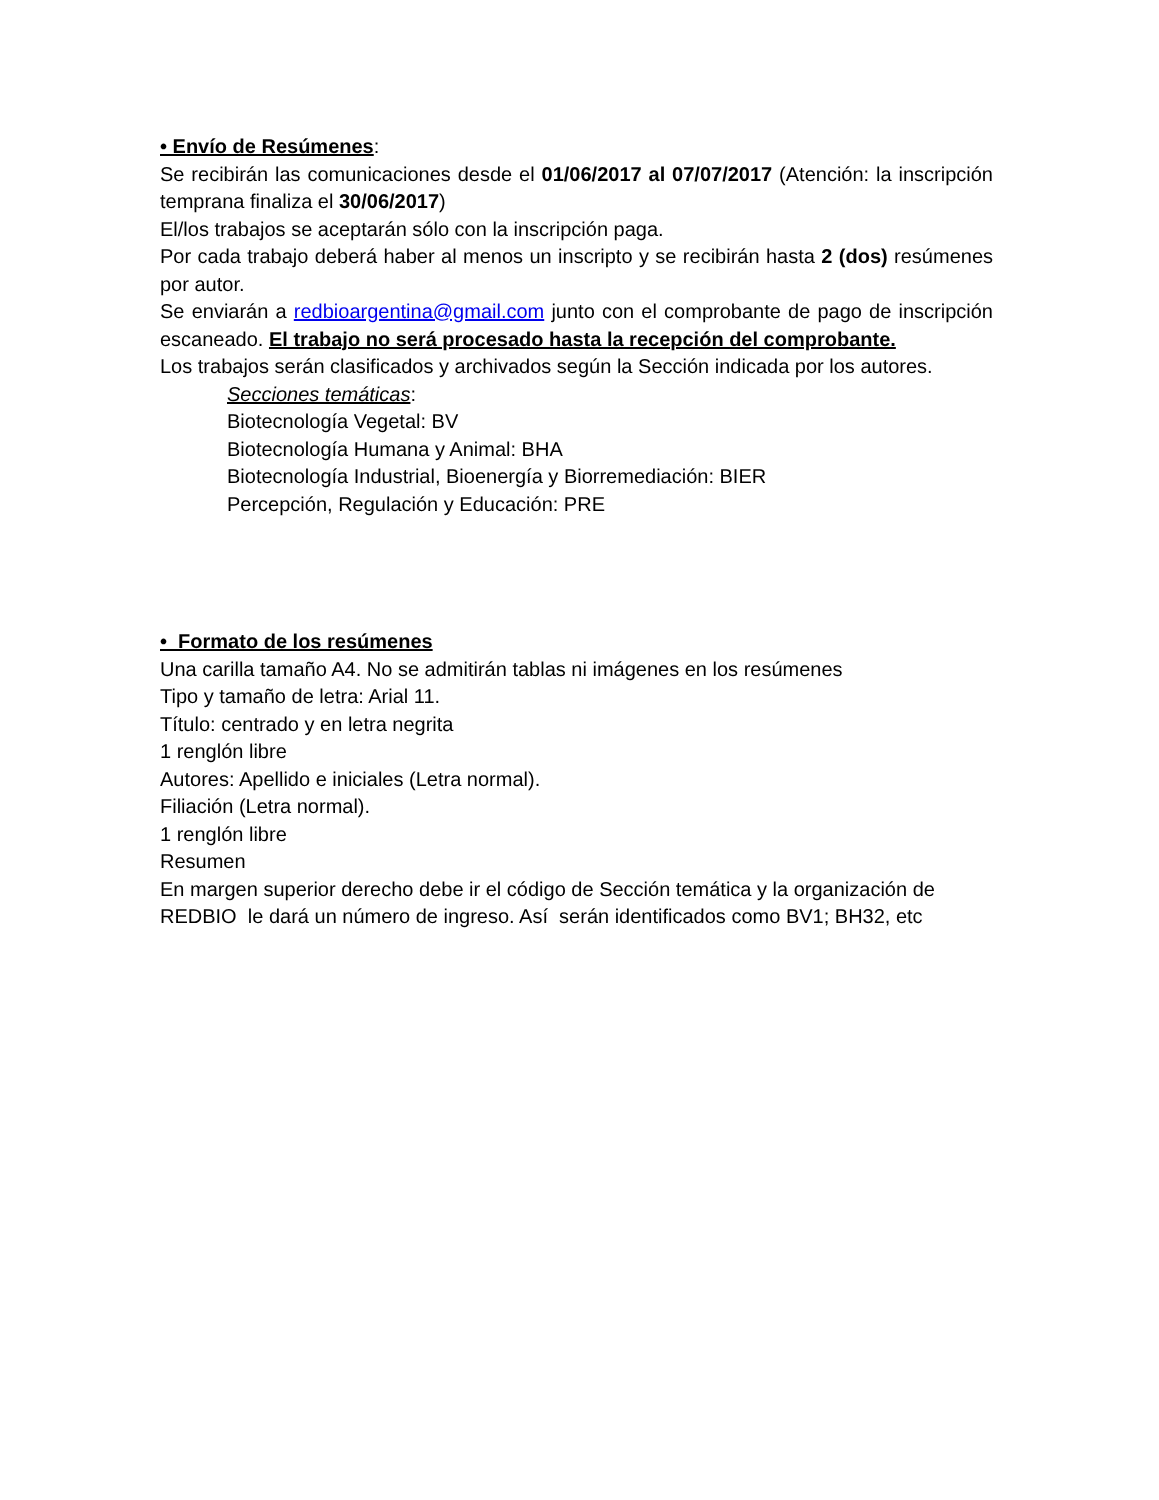• Envío de Resúmenes:
Se recibirán las comunicaciones desde el 01/06/2017 al 07/07/2017 (Atención: la inscripción temprana finaliza el 30/06/2017)
El/los trabajos se aceptarán sólo con la inscripción paga.
Por cada trabajo deberá haber al menos un inscripto y se recibirán hasta 2 (dos) resúmenes por autor.
Se enviarán a redbioargentina@gmail.com junto con el comprobante de pago de inscripción escaneado. El trabajo no será procesado hasta la recepción del comprobante.
Los trabajos serán clasificados y archivados según la Sección indicada por los autores.
Secciones temáticas:
Biotecnología Vegetal: BV
Biotecnología Humana y Animal: BHA
Biotecnología Industrial, Bioenergía y Biorremediación: BIER
Percepción, Regulación y Educación: PRE
• Formato de los resúmenes
Una carilla tamaño A4. No se admitirán tablas ni imágenes en los resúmenes
Tipo y tamaño de letra: Arial 11.
Título: centrado y en letra negrita
1 renglón libre
Autores: Apellido e iniciales (Letra normal).
Filiación (Letra normal).
1 renglón libre
Resumen
En margen superior derecho debe ir el código de Sección temática y la organización de REDBIO le dará un número de ingreso. Así serán identificados como BV1; BH32, etc